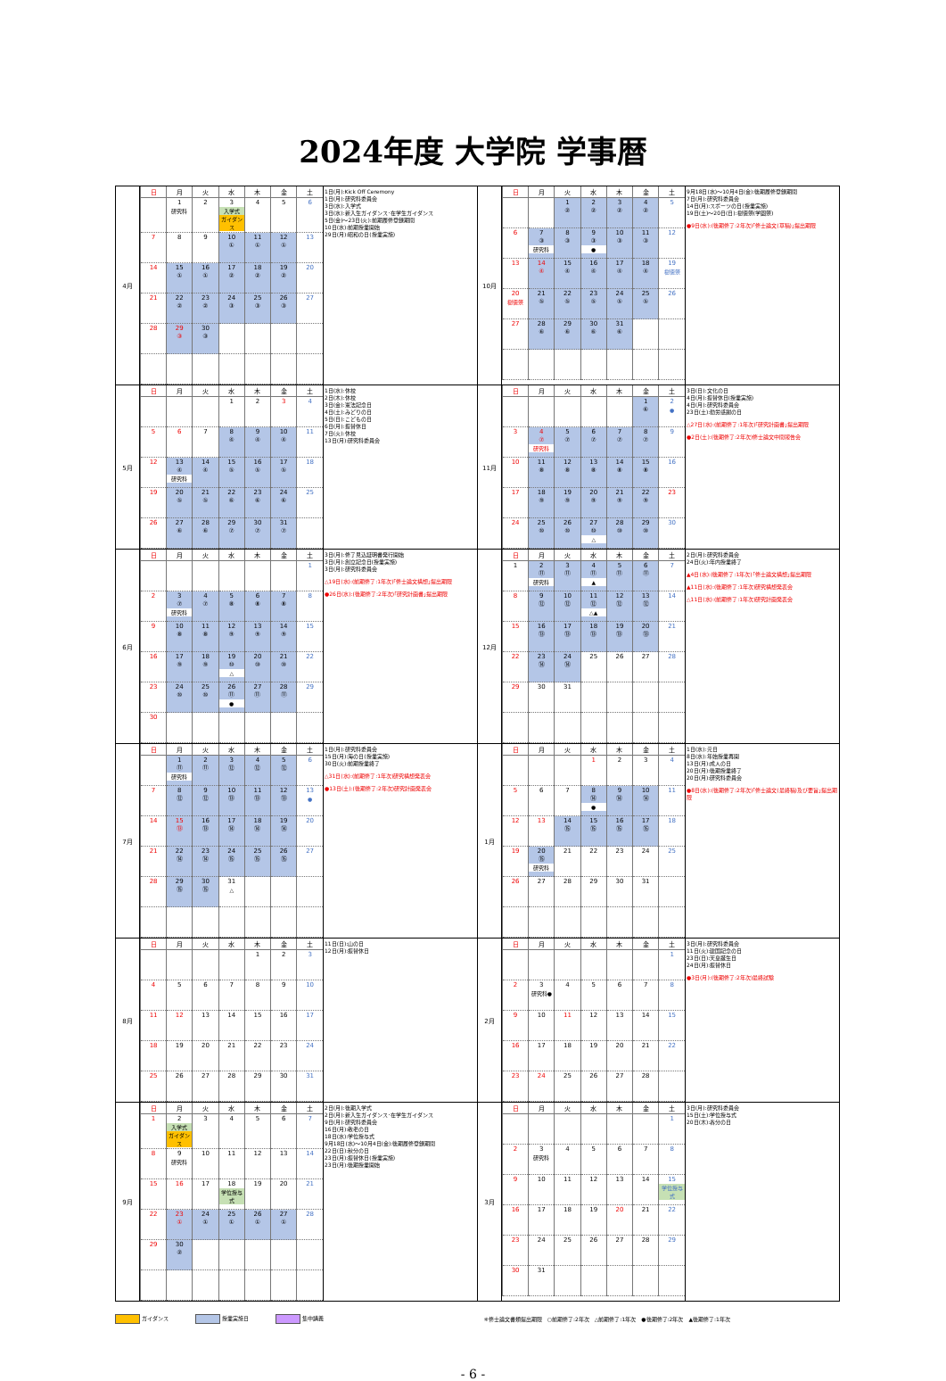2024年度 大学院 学事暦
| 4月 | / 日 / 月 / 火 / 水 / 木 / 金 / 土 / / --- / --- / --- / --- / --- / --- / --- / / / 1 研究科 / 2 / 3 入学式 ガイダンス / 4 / 5 / 6 / / 7 / 8 / 9 / 10 ① / 11 ① / 12 ① / 13 / / 14 / 15 ① / 16 ① / 17 ② / 18 ② / 19 ② / 20 / / 21 / 22 ② / 23 ② / 24 ③ / 25 ③ / 26 ③ / 27 / / 28 / 29 ③ / 30 ③ / / / / / | 1日(月):Kick Off Ceremony 1日(月):研究科委員会 3日(水):入学式 3日(水):新入生ガイダンス･在学生ガイダンス 5日(金)～23日(火):前期履修登録期間 10日(水):前期授業開始 29日(月):昭和の日(授業実施) | 10月 | / 日 / 月 / 火 / 水 / 木 / 金 / 土 / / --- / --- / --- / --- / --- / --- / --- / / / / 1 ② / 2 ② / 3 ② / 4 ② / 5 / / 6 / 7 ③ 研究科 / 8 ③ / 9 ③ ● / 10 ③ / 11 ③ / 12 / / 13 / 14 ④ / 15 ④ / 16 ④ / 17 ④ / 18 ④ / 19 樹徳祭 / / 20 樹徳祭 / 21 ⑤ / 22 ⑤ / 23 ⑤ / 24 ⑤ / 25 ⑤ / 26 / / 27 / 28 ⑥ / 29 ⑥ / 30 ⑥ / 31 ⑥ / / / | 9月18日(水)～10月4日(金):後期履修登録期間 7日(月):研究科委員会 14日(月):スポーツの日(授業実施) 19日(土)～20日(日):樹徳祭(学園祭) ●9日(水):(後期修了:2年次)｢修士論文(草稿)｣提出期限 |
| 5月 | / 日 / 月 / 火 / 水 / 木 / 金 / 土 / / --- / --- / --- / --- / --- / --- / --- / / / / / 1 / 2 / 3 / 4 / / 5 / 6 / 7 / 8 ④ / 9 ④ / 10 ④ / 11 / / 12 / 13 ④ 研究科 / 14 ④ / 15 ⑤ / 16 ⑤ / 17 ⑤ / 18 / / 19 / 20 ⑤ / 21 ⑤ / 22 ⑥ / 23 ⑥ / 24 ⑥ / 25 / / 26 / 27 ⑥ / 28 ⑥ / 29 ⑦ / 30 ⑦ / 31 ⑦ / / | 1日(水):休校 2日(木):休校 3日(金):憲法記念日 4日(土):みどりの日 5日(日):こどもの日 6日(月):振替休日 7日(火):休校 13日(月):研究科委員会 | 11月 | / 日 / 月 / 火 / 水 / 木 / 金 / 土 / / --- / --- / --- / --- / --- / --- / --- / / / / / / / 1 ⑥ / 2 ● / / 3 / 4 ⑦ 研究科 / 5 ⑦ / 6 ⑦ / 7 ⑦ / 8 ⑦ / 9 / / 10 / 11 ⑧ / 12 ⑧ / 13 ⑧ / 14 ⑧ / 15 ⑧ / 16 / / 17 / 18 ⑨ / 19 ⑨ / 20 ⑨ / 21 ⑨ / 22 ⑨ / 23 / / 24 / 25 ⑩ / 26 ⑩ / 27 ⑩ △ / 28 ⑩ / 29 ⑩ / 30 / | 3日(日):文化の日 4日(月):振替休日(授業実施) 4日(月):研究科委員会 23日(土):勤労感謝の日 △27日(水):(前期修了:1年次)｢研究計画書｣提出期限 ●2日(土):(後期修了:2年次)修士論文中間報告会 |
| 6月 | / 日 / 月 / 火 / 水 / 木 / 金 / 土 / / --- / --- / --- / --- / --- / --- / --- / / / / / / / / 1 / / 2 / 3 ⑦ 研究科 / 4 ⑦ / 5 ⑧ / 6 ⑧ / 7 ⑧ / 8 / / 9 / 10 ⑧ / 11 ⑧ / 12 ⑨ / 13 ⑨ / 14 ⑨ / 15 / / 16 / 17 ⑨ / 18 ⑨ / 19 ⑩ △ / 20 ⑩ / 21 ⑩ / 22 / / 23 / 24 ⑩ / 25 ⑩ / 26 ⑪ ● / 27 ⑪ / 28 ⑪ / 29 / / 30 / / / / / / / | 3日(月):修了見込証明書発行開始 3日(月):創立記念日(授業実施) 3日(月):研究科委員会 △19日(水):(前期修了:1年次)｢修士論文構想｣提出期限 ●26日(水):(後期修了:2年次)｢研究計画書｣提出期限 | 12月 | / 日 / 月 / 火 / 水 / 木 / 金 / 土 / / --- / --- / --- / --- / --- / --- / --- / / 1 / 2 ⑪ 研究科 / 3 ⑪ / 4 ⑪ ▲ / 5 ⑪ / 6 ⑪ / 7 / / 8 / 9 ⑫ / 10 ⑫ / 11 ⑫ △▲ / 12 ⑫ / 13 ⑫ / 14 / / 15 / 16 ⑬ / 17 ⑬ / 18 ⑬ / 19 ⑬ / 20 ⑬ / 21 / / 22 / 23 ⑭ / 24 ⑭ / 25 / 26 / 27 / 28 / / 29 / 30 / 31 / / / / / | 2日(月):研究科委員会 24日(火):年内授業終了 ▲4日(水):(後期修了:1年次)｢修士論文構想｣提出期限 ▲11日(水):(後期修了:1年次)研究構想発表会 △11日(水):(前期修了:1年次)研究計画発表会 |
| 7月 | / 日 / 月 / 火 / 水 / 木 / 金 / 土 / / --- / --- / --- / --- / --- / --- / --- / / / 1 ⑪ 研究科 / 2 ⑪ / 3 ⑫ / 4 ⑫ / 5 ⑫ / 6 / / 7 / 8 ⑫ / 9 ⑫ / 10 ⑬ / 11 ⑬ / 12 ⑬ / 13 ● / / 14 / 15 ⑬ / 16 ⑬ / 17 ⑭ / 18 ⑭ / 19 ⑭ / 20 / / 21 / 22 ⑭ / 23 ⑭ / 24 ⑮ / 25 ⑮ / 26 ⑮ / 27 / / 28 / 29 ⑮ / 30 ⑮ / 31 △ / / / / | 1日(月):研究科委員会 15日(月):海の日(授業実施) 30日(火):前期授業終了 △31日(水):(前期修了:1年次)研究構想発表会 ●13日(土):(後期修了:2年次)研究計画発表会 | 1月 | / 日 / 月 / 火 / 水 / 木 / 金 / 土 / / --- / --- / --- / --- / --- / --- / --- / / / / / 1 / 2 / 3 / 4 / / 5 / 6 / 7 / 8 ⑭ ● / 9 ⑭ / 10 ⑭ / 11 / / 12 / 13 / 14 ⑮ / 15 ⑮ / 16 ⑮ / 17 ⑮ / 18 / / 19 / 20 ⑮ 研究科 / 21 / 22 / 23 / 24 / 25 / / 26 / 27 / 28 / 29 / 30 / 31 / / | 1日(水):元日 8日(水):年始授業再開 13日(月):成人の日 20日(月):後期授業終了 20日(月):研究科委員会 ●8日(水):(後期修了:2年次)｢修士論文(最終稿)及び要旨｣提出期限 |
| 8月 | / 日 / 月 / 火 / 水 / 木 / 金 / 土 / / --- / --- / --- / --- / --- / --- / --- / / / / / / 1 / 2 / 3 / / 4 / 5 / 6 / 7 / 8 / 9 / 10 / / 11 / 12 / 13 / 14 / 15 / 16 / 17 / / 18 / 19 / 20 / 21 / 22 / 23 / 24 / / 25 / 26 / 27 / 28 / 29 / 30 / 31 / | 11日(日):山の日 12日(月):振替休日 | 2月 | / 日 / 月 / 火 / 水 / 木 / 金 / 土 / / --- / --- / --- / --- / --- / --- / --- / / / / / / / / 1 / / 2 / 3 研究科● / 4 / 5 / 6 / 7 / 8 / / 9 / 10 / 11 / 12 / 13 / 14 / 15 / / 16 / 17 / 18 / 19 / 20 / 21 / 22 / / 23 / 24 / 25 / 26 / 27 / 28 / / | 3日(月):研究科委員会 11日(火):建国記念の日 23日(日):天皇誕生日 24日(月):振替休日 ●3日(月):(後期修了:2年次)最終試験 |
| 9月 | / 日 / 月 / 火 / 水 / 木 / 金 / 土 / / --- / --- / --- / --- / --- / --- / --- / / 1 / 2 入学式 ガイダンス / 3 / 4 / 5 / 6 / 7 / / 8 / 9 研究科 / 10 / 11 / 12 / 13 / 14 / / 15 / 16 / 17 / 18 学位授与式 / 19 / 20 / 21 / / 22 / 23 ① / 24 ① / 25 ① / 26 ① / 27 ① / 28 / / 29 / 30 ② / / / / / / | 2日(月):後期入学式 2日(月):新入生ガイダンス･在学生ガイダンス 9日(月):研究科委員会 16日(月):敬老の日 18日(水):学位授与式 9月18日(水)～10月4日(金):後期履修登録期間 22日(日):秋分の日 23日(月):振替休日(授業実施) 23日(月):後期授業開始 | 3月 | / 日 / 月 / 火 / 水 / 木 / 金 / 土 / / --- / --- / --- / --- / --- / --- / --- / / / / / / / / 1 / / 2 / 3 研究科 / 4 / 5 / 6 / 7 / 8 / / 9 / 10 / 11 / 12 / 13 / 14 / 15 学位授与式 / / 16 / 17 / 18 / 19 / 20 / 21 / 22 / / 23 / 24 / 25 / 26 / 27 / 28 / 29 / / 30 / 31 / / / / / / | 3日(月):研究科委員会 15日(土):学位授与式 20日(木):春分の日 |
ガイダンス 授業実施日 集中講義 ※修士論文書類提出期限　○前期修了:2年次　△前期修了:1年次　●後期修了:2年次　▲後期修了:1年次
- 6 -